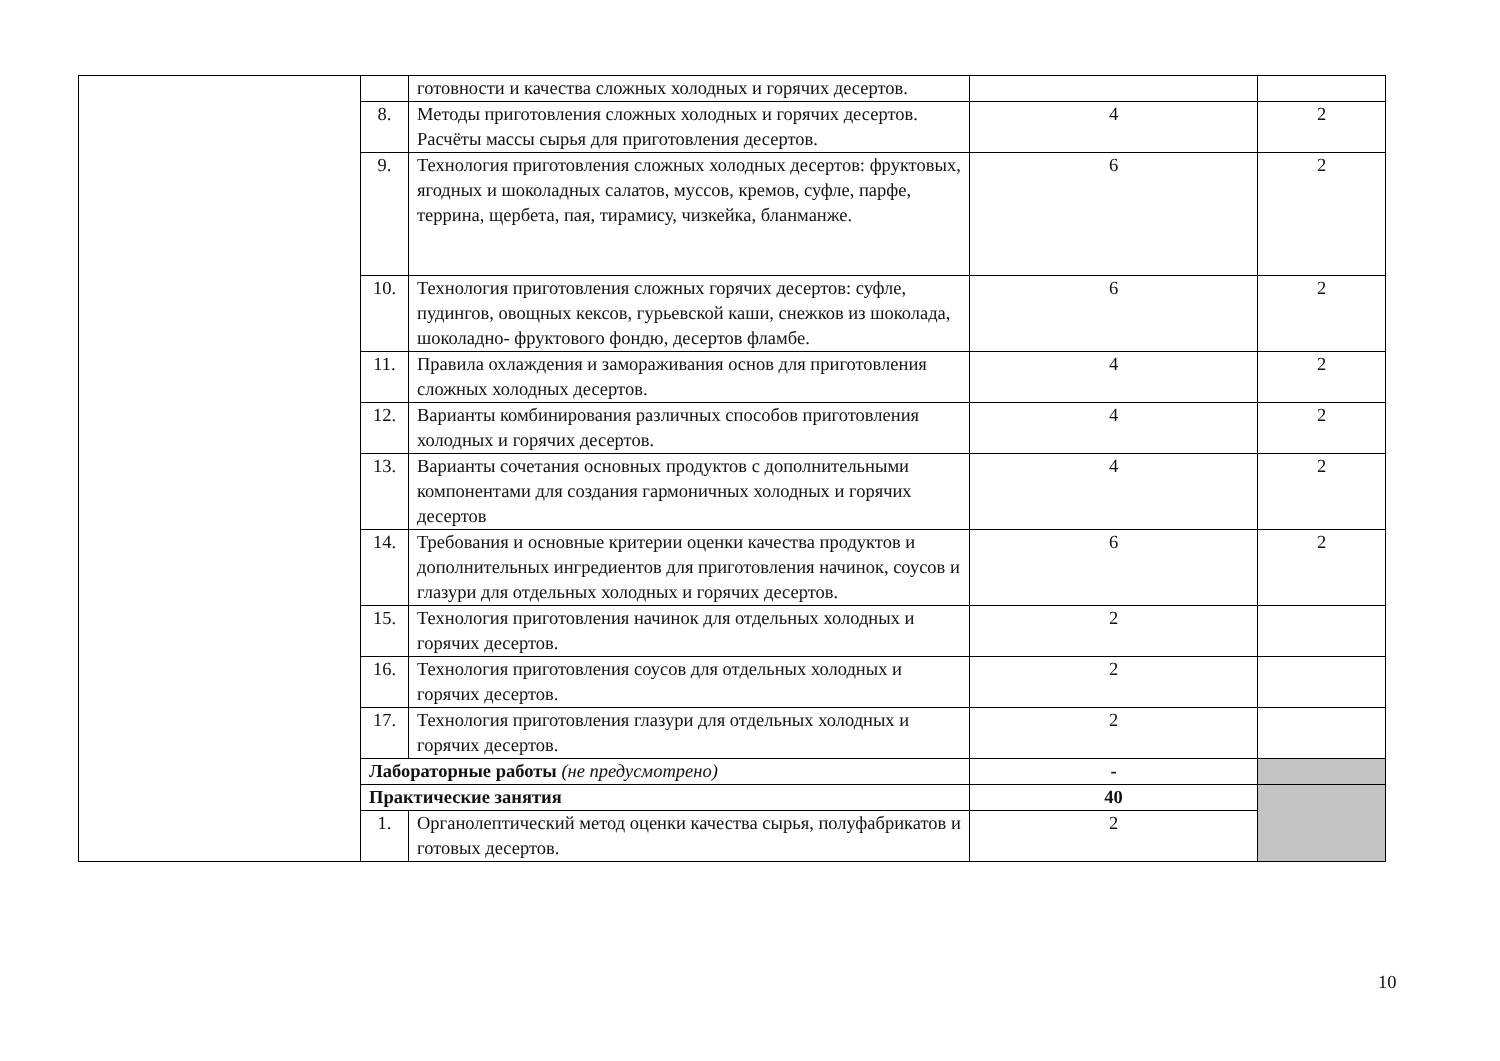| | | готовности и качества сложных холодных и горячих десертов. | | |
| | 8. | Методы приготовления сложных холодных и горячих десертов. Расчёты массы сырья для приготовления десертов. | 4 | 2 |
| | 9. | Технология приготовления сложных холодных десертов: фруктовых, ягодных и шоколадных салатов, муссов, кремов, суфле, парфе, террина, щербета, пая, тирамису, чизкейка, бланманже. | 6 | 2 |
| | 10. | Технология приготовления сложных горячих десертов: суфле, пудингов, овощных кексов, гурьевской каши, снежков из шоколада, шоколадно- фруктового фондю, десертов фламбе. | 6 | 2 |
| | 11. | Правила охлаждения и замораживания основ для приготовления сложных холодных десертов. | 4 | 2 |
| | 12. | Варианты комбинирования различных способов приготовления холодных и горячих десертов. | 4 | 2 |
| | 13. | Варианты сочетания основных продуктов с дополнительными компонентами для создания гармоничных холодных и горячих десертов | 4 | 2 |
| | 14. | Требования и основные критерии оценки качества продуктов и дополнительных ингредиентов для приготовления начинок, соусов и глазури для отдельных холодных и горячих десертов. | 6 | 2 |
| | 15. | Технология приготовления начинок для отдельных холодных и горячих десертов. | 2 | |
| | 16. | Технология приготовления соусов для отдельных холодных и горячих десертов. | 2 | |
| | 17. | Технология приготовления глазури для отдельных холодных и горячих десертов. | 2 | |
| | Лабораторные работы (не предусмотрено) | | - | |
| | Практические занятия | | 40 | |
| | 1. | Органолептический метод оценки качества сырья, полуфабрикатов и готовых десертов. | 2 | |
10